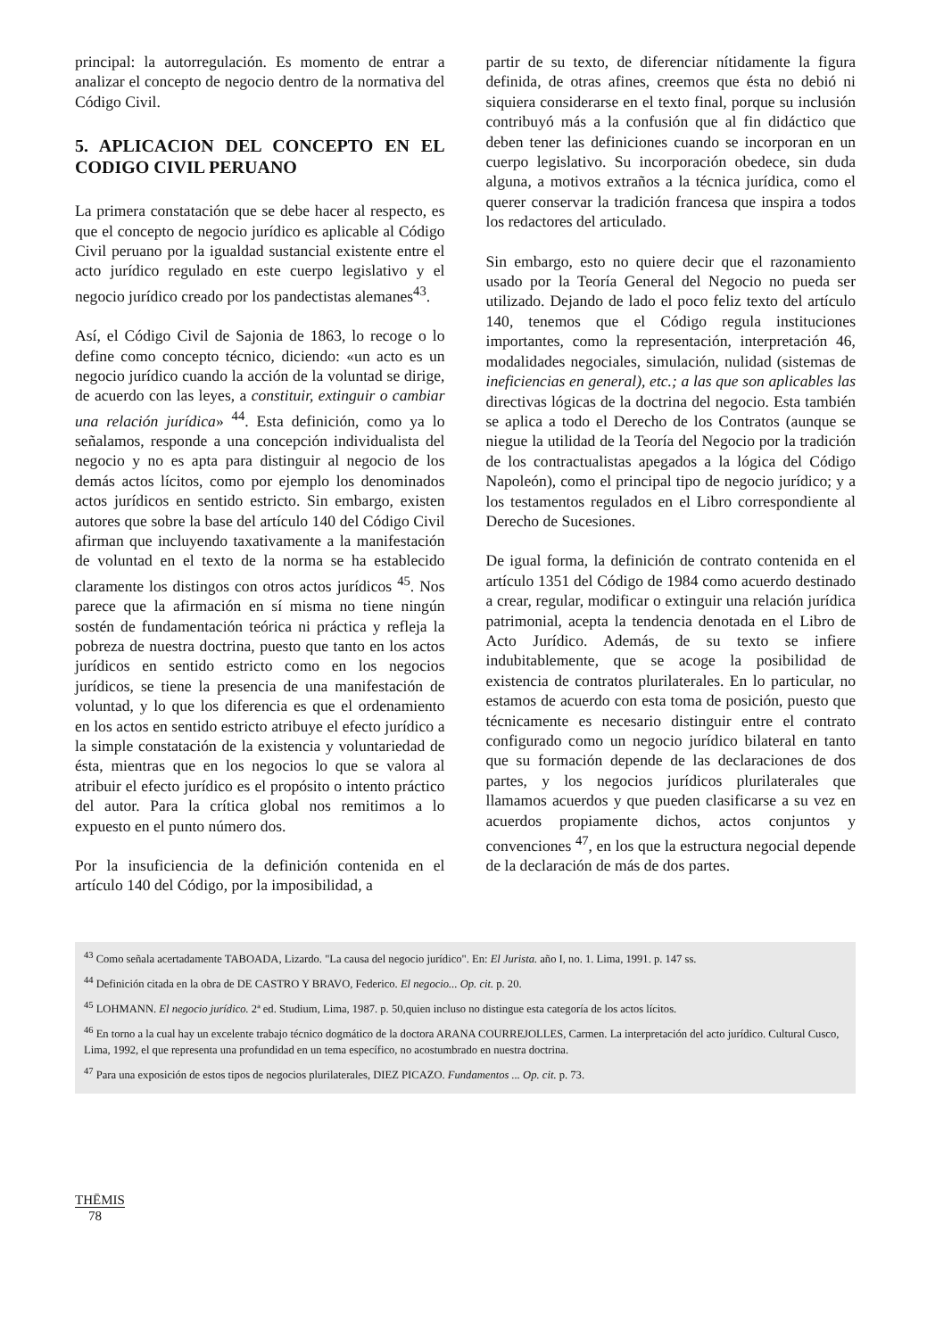principal: la autorregulación. Es momento de entrar a analizar el concepto de negocio dentro de la normativa del Código Civil.
5. APLICACION DEL CONCEPTO EN EL CODIGO CIVIL PERUANO
La primera constatación que se debe hacer al respecto, es que el concepto de negocio jurídico es aplicable al Código Civil peruano por la igualdad sustancial existente entre el acto jurídico regulado en este cuerpo legislativo y el negocio jurídico creado por los pandectistas alemanes<sup>43</sup>.
Así, el Código Civil de Sajonia de 1863, lo recoge o lo define como concepto técnico, diciendo: «un acto es un negocio jurídico cuando la acción de la voluntad se dirige, de acuerdo con las leyes, a constituir, extinguir o cambiar una relación jurídica» <sup>44</sup>. Esta definición, como ya lo señalamos, responde a una concepción individualista del negocio y no es apta para distinguir al negocio de los demás actos lícitos, como por ejemplo los denominados actos jurídicos en sentido estricto. Sin embargo, existen autores que sobre la base del artículo 140 del Código Civil afirman que incluyendo taxativamente a la manifestación de voluntad en el texto de la norma se ha establecido claramente los distingos con otros actos jurídicos <sup>45</sup>. Nos parece que la afirmación en sí misma no tiene ningún sostén de fundamentación teórica ni práctica y refleja la pobreza de nuestra doctrina, puesto que tanto en los actos jurídicos en sentido estricto como en los negocios jurídicos, se tiene la presencia de una manifestación de voluntad, y lo que los diferencia es que el ordenamiento en los actos en sentido estricto atribuye el efecto jurídico a la simple constatación de la existencia y voluntariedad de ésta, mientras que en los negocios lo que se valora al atribuir el efecto jurídico es el propósito o intento práctico del autor. Para la crítica global nos remitimos a lo expuesto en el punto número dos.
Por la insuficiencia de la definición contenida en el artículo 140 del Código, por la imposibilidad, a
partir de su texto, de diferenciar nítidamente la figura definida, de otras afines, creemos que ésta no debió ni siquiera considerarse en el texto final, porque su inclusión contribuyó más a la confusión que al fin didáctico que deben tener las definiciones cuando se incorporan en un cuerpo legislativo. Su incorporación obedece, sin duda alguna, a motivos extraños a la técnica jurídica, como el querer conservar la tradición francesa que inspira a todos los redactores del articulado.
Sin embargo, esto no quiere decir que el razonamiento usado por la Teoría General del Negocio no pueda ser utilizado. Dejando de lado el poco feliz texto del artículo 140, tenemos que el Código regula instituciones importantes, como la representación, interpretación 46, modalidades negociales, simulación, nulidad (sistemas de ineficiencias en general), etc.; a las que son aplicables las directivas lógicas de la doctrina del negocio. Esta también se aplica a todo el Derecho de los Contratos (aunque se niegue la utilidad de la Teoría del Negocio por la tradición de los contractualistas apegados a la lógica del Código Napoleón), como el principal tipo de negocio jurídico; y a los testamentos regulados en el Libro correspondiente al Derecho de Sucesiones.
De igual forma, la definición de contrato contenida en el artículo 1351 del Código de 1984 como acuerdo destinado a crear, regular, modificar o extinguir una relación jurídica patrimonial, acepta la tendencia denotada en el Libro de Acto Jurídico. Además, de su texto se infiere indubitablemente, que se acoge la posibilidad de existencia de contratos plurilaterales. En lo particular, no estamos de acuerdo con esta toma de posición, puesto que técnicamente es necesario distinguir entre el contrato configurado como un negocio jurídico bilateral en tanto que su formación depende de las declaraciones de dos partes, y los negocios jurídicos plurilaterales que llamamos acuerdos y que pueden clasificarse a su vez en acuerdos propiamente dichos, actos conjuntos y convenciones <sup>47</sup>, en los que la estructura negocial depende de la declaración de más de dos partes.
<sup>43</sup> Como señala acertadamente TABOADA, Lizardo. "La causa del negocio jurídico". En: El Jurista. año I, no. 1. Lima, 1991. p. 147 ss.
<sup>44</sup> Definición citada en la obra de DE CASTRO Y BRAVO, Federico. El negocio... Op. cit. p. 20.
<sup>45</sup> LOHMANN. El negocio jurídico. 2ª ed. Studium, Lima, 1987. p. 50,quien incluso no distingue esta categoría de los actos lícitos.
<sup>46</sup> En torno a la cual hay un excelente trabajo técnico dogmático de la doctora ARANA COURREJOLLES, Carmen. La interpretación del acto jurídico. Cultural Cusco, Lima, 1992, el que representa una profundidad en un tema específico, no acostumbrado en nuestra doctrina.
<sup>47</sup> Para una exposición de estos tipos de negocios plurilaterales, DIEZ PICAZO. Fundamentos ... Op. cit. p. 73.
THĒMIS
78